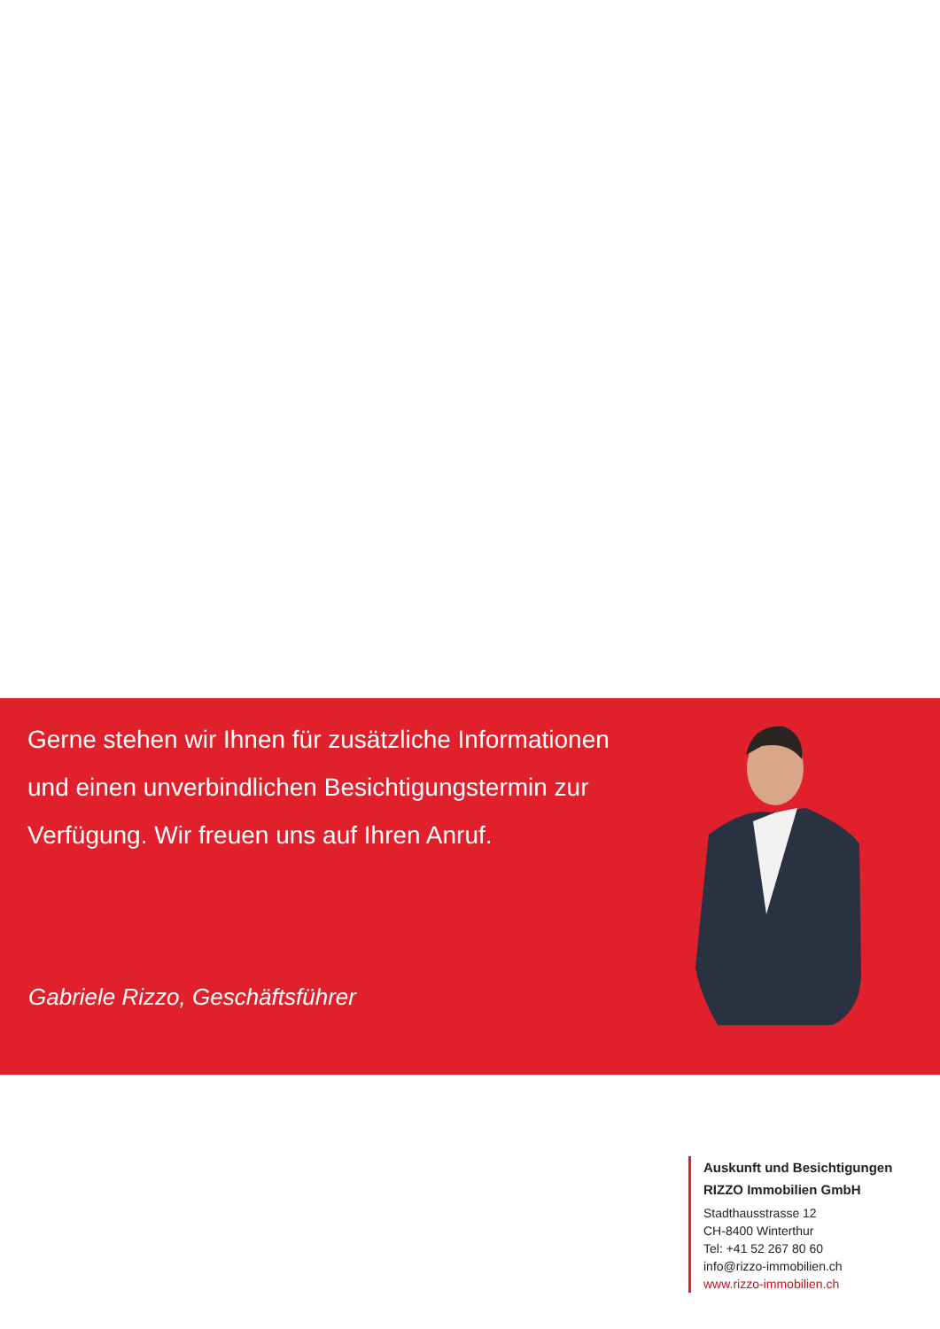Gerne stehen wir Ihnen für zusätzliche Informationen und einen unverbindlichen Besichtigungstermin zur Verfügung. Wir freuen uns auf Ihren Anruf.
Gabriele Rizzo, Geschäftsführer
Auskunft und Besichtigungen
RIZZO Immobilien GmbH
Stadthausstrasse 12
CH-8400 Winterthur
Tel: +41 52 267 80 60
info@rizzo-immobilien.ch
www.rizzo-immobilien.ch